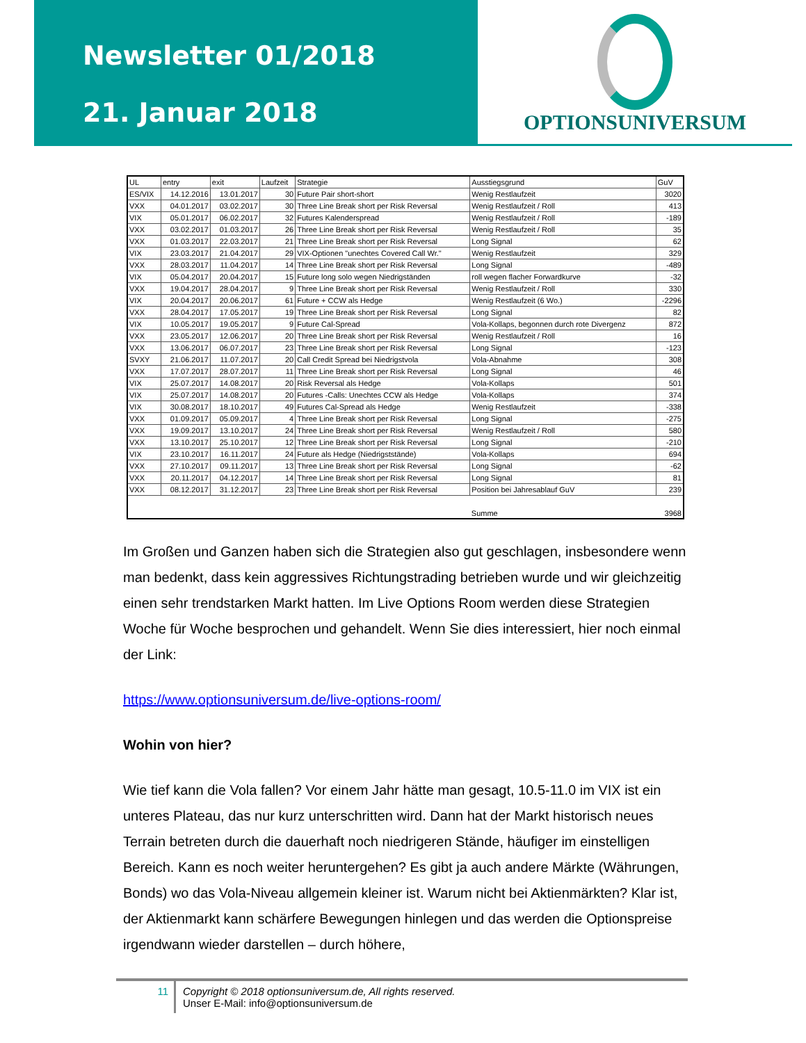Newsletter 01/2018
21. Januar 2018
OPTIONSUNIVERSUM
| UL | entry | exit | Laufzeit | Strategie | Ausstiegsgrund | GuV |
| --- | --- | --- | --- | --- | --- | --- |
| ES/VIX | 14.12.2016 | 13.01.2017 | 30 | Future Pair short-short | Wenig Restlaufzeit | 3020 |
| VXX | 04.01.2017 | 03.02.2017 | 30 | Three Line Break short per Risk Reversal | Wenig Restlaufzeit / Roll | 413 |
| VIX | 05.01.2017 | 06.02.2017 | 32 | Futures Kalenderspread | Wenig Restlaufzeit / Roll | -189 |
| VXX | 03.02.2017 | 01.03.2017 | 26 | Three Line Break short per Risk Reversal | Wenig Restlaufzeit / Roll | 35 |
| VXX | 01.03.2017 | 22.03.2017 | 21 | Three Line Break short per Risk Reversal | Long Signal | 62 |
| VIX | 23.03.2017 | 21.04.2017 | 29 | VIX-Optionen "unechtes Covered Call Wr." | Wenig Restlaufzeit | 329 |
| VXX | 28.03.2017 | 11.04.2017 | 14 | Three Line Break short per Risk Reversal | Long Signal | -489 |
| VIX | 05.04.2017 | 20.04.2017 | 15 | Future long solo wegen Niedrigständen | roll wegen flacher Forwardkurve | -32 |
| VXX | 19.04.2017 | 28.04.2017 | 9 | Three Line Break short per Risk Reversal | Wenig Restlaufzeit / Roll | 330 |
| VIX | 20.04.2017 | 20.06.2017 | 61 | Future + CCW als Hedge | Wenig Restlaufzeit (6 Wo.) | -2296 |
| VXX | 28.04.2017 | 17.05.2017 | 19 | Three Line Break short per Risk Reversal | Long Signal | 82 |
| VIX | 10.05.2017 | 19.05.2017 | 9 | Future Cal-Spread | Vola-Kollaps, begonnen durch rote Divergenz | 872 |
| VXX | 23.05.2017 | 12.06.2017 | 20 | Three Line Break short per Risk Reversal | Wenig Restlaufzeit / Roll | 16 |
| VXX | 13.06.2017 | 06.07.2017 | 23 | Three Line Break short per Risk Reversal | Long Signal | -123 |
| SVXY | 21.06.2017 | 11.07.2017 | 20 | Call Credit Spread bei Niedrigstvola | Vola-Abnahme | 308 |
| VXX | 17.07.2017 | 28.07.2017 | 11 | Three Line Break short per Risk Reversal | Long Signal | 46 |
| VIX | 25.07.2017 | 14.08.2017 | 20 | Risk Reversal als Hedge | Vola-Kollaps | 501 |
| VIX | 25.07.2017 | 14.08.2017 | 20 | Futures -Calls: Unechtes CCW als Hedge | Vola-Kollaps | 374 |
| VIX | 30.08.2017 | 18.10.2017 | 49 | Futures Cal-Spread als Hedge | Wenig Restlaufzeit | -338 |
| VXX | 01.09.2017 | 05.09.2017 | 4 | Three Line Break short per Risk Reversal | Long Signal | -275 |
| VXX | 19.09.2017 | 13.10.2017 | 24 | Three Line Break short per Risk Reversal | Wenig Restlaufzeit / Roll | 580 |
| VXX | 13.10.2017 | 25.10.2017 | 12 | Three Line Break short per Risk Reversal | Long Signal | -210 |
| VIX | 23.10.2017 | 16.11.2017 | 24 | Future als Hedge (Niedrigststände) | Vola-Kollaps | 694 |
| VXX | 27.10.2017 | 09.11.2017 | 13 | Three Line Break short per Risk Reversal | Long Signal | -62 |
| VXX | 20.11.2017 | 04.12.2017 | 14 | Three Line Break short per Risk Reversal | Long Signal | 81 |
| VXX | 08.12.2017 | 31.12.2017 | 23 | Three Line Break short per Risk Reversal | Position bei Jahresablauf GuV | 239 |
| | | | | | Summe | 3968 |
Im Großen und Ganzen haben sich die Strategien also gut geschlagen, insbesondere wenn man bedenkt, dass kein aggressives Richtungstrading betrieben wurde und wir gleichzeitig einen sehr trendstarken Markt hatten. Im Live Options Room werden diese Strategien Woche für Woche besprochen und gehandelt. Wenn Sie dies interessiert, hier noch einmal der Link:
https://www.optionsuniversum.de/live-options-room/
Wohin von hier?
Wie tief kann die Vola fallen? Vor einem Jahr hätte man gesagt, 10.5-11.0 im VIX ist ein unteres Plateau, das nur kurz unterschritten wird. Dann hat der Markt historisch neues Terrain betreten durch die dauerhaft noch niedrigeren Stände, häufiger im einstelligen Bereich. Kann es noch weiter heruntergehen? Es gibt ja auch andere Märkte (Währungen, Bonds) wo das Vola-Niveau allgemein kleiner ist. Warum nicht bei Aktienmärkten? Klar ist, der Aktienmarkt kann schärfere Bewegungen hinlegen und das werden die Optionspreise irgendwann wieder darstellen – durch höhere,
11 Copyright © 2018 optionsuniversum.de, All rights reserved.
Unser E-Mail: info@optionsuniversum.de